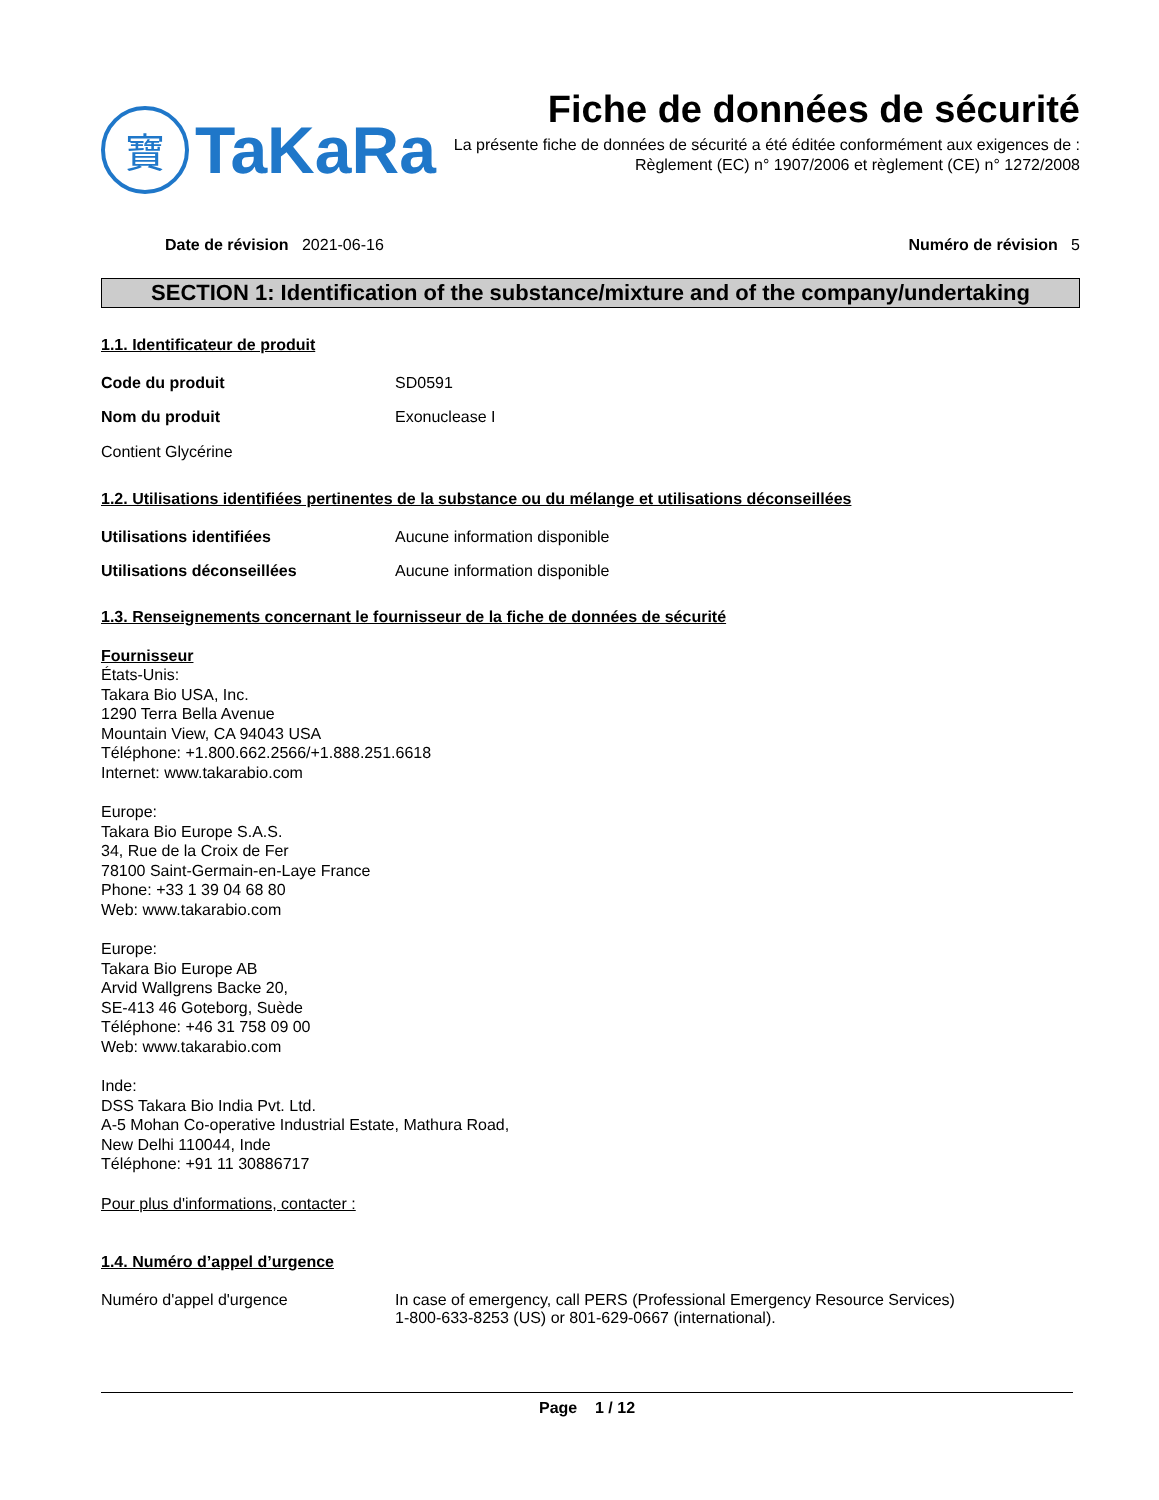寶
TaKaRa
Fiche de données de sécurité
La présente fiche de données de sécurité a été éditée conformément aux exigences de :
Règlement (EC) n° 1907/2006 et règlement (CE) n° 1272/2008
Date de révision 2021-06-16 Numéro de révision 5
SECTION 1: Identification of the substance/mixture and of the company/undertaking
1.1. Identificateur de produit
Code du produit SD0591
Nom du produit Exonuclease I
Contient Glycérine
1.2. Utilisations identifiées pertinentes de la substance ou du mélange et utilisations déconseillées
Utilisations identifiées Aucune information disponible
Utilisations déconseillées Aucune information disponible
1.3. Renseignements concernant le fournisseur de la fiche de données de sécurité
Fournisseur
États-Unis:
Takara Bio USA, Inc.
1290 Terra Bella Avenue
Mountain View, CA 94043 USA
Téléphone: +1.800.662.2566/+1.888.251.6618
Internet: www.takarabio.com
Europe:
Takara Bio Europe S.A.S.
34, Rue de la Croix de Fer
78100 Saint-Germain-en-Laye France
Phone: +33 1 39 04 68 80
Web: www.takarabio.com
Europe:
Takara Bio Europe AB
Arvid Wallgrens Backe 20,
SE-413 46 Goteborg, Suède
Téléphone: +46 31 758 09 00
Web: www.takarabio.com
Inde:
DSS Takara Bio India Pvt. Ltd.
A-5 Mohan Co-operative Industrial Estate, Mathura Road,
New Delhi 110044, Inde
Téléphone: +91 11 30886717
Pour plus d'informations, contacter :
1.4. Numéro d’appel d’urgence
Numéro d'appel d'urgence In case of emergency, call PERS (Professional Emergency Resource Services)
1-800-633-8253 (US) or 801-629-0667 (international).
Page 1 / 12